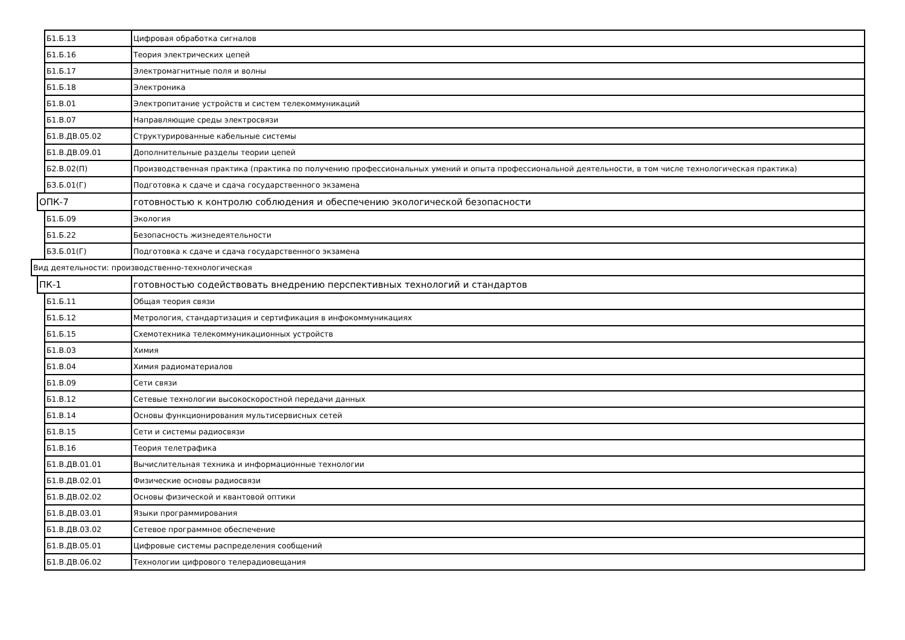| | | Б1.Б.13 | Цифровая обработка сигналов |
| | | Б1.Б.16 | Теория электрических цепей |
| | | Б1.Б.17 | Электромагнитные поля и волны |
| | | Б1.Б.18 | Электроника |
| | | Б1.В.01 | Электропитание устройств и систем телекоммуникаций |
| | | Б1.В.07 | Направляющие среды электросвязи |
| | | Б1.В.ДВ.05.02 | Структурированные кабельные системы |
| | | Б1.В.ДВ.09.01 | Дополнительные разделы теории цепей |
| | | Б2.В.02(П) | Производственная практика (практика по получению профессиональных умений и опыта профессиональной деятельности, в том числе технологическая практика) |
| | | Б3.Б.01(Г) | Подготовка к сдаче и сдача государственного экзамена |
| | ОПК-7 | | готовностью к контролю соблюдения и обеспечению экологической безопасности |
| | | Б1.Б.09 | Экология |
| | | Б1.Б.22 | Безопасность жизнедеятельности |
| | | Б3.Б.01(Г) | Подготовка к сдаче и сдача государственного экзамена |
| Вид деятельности: производственно-технологическая | | | |
| | ПК-1 | | готовностью содействовать внедрению перспективных технологий и стандартов |
| | | Б1.Б.11 | Общая теория связи |
| | | Б1.Б.12 | Метрология, стандартизация и сертификация в инфокоммуникациях |
| | | Б1.Б.15 | Схемотехника телекоммуникационных устройств |
| | | Б1.В.03 | Химия |
| | | Б1.В.04 | Химия радиоматериалов |
| | | Б1.В.09 | Сети связи |
| | | Б1.В.12 | Сетевые технологии высокоскоростной передачи данных |
| | | Б1.В.14 | Основы функционирования мультисервисных сетей |
| | | Б1.В.15 | Сети и системы радиосвязи |
| | | Б1.В.16 | Теория телетрафика |
| | | Б1.В.ДВ.01.01 | Вычислительная техника и информационные технологии |
| | | Б1.В.ДВ.02.01 | Физические основы радиосвязи |
| | | Б1.В.ДВ.02.02 | Основы физической и квантовой оптики |
| | | Б1.В.ДВ.03.01 | Языки программирования |
| | | Б1.В.ДВ.03.02 | Сетевое программное обеспечение |
| | | Б1.В.ДВ.05.01 | Цифровые системы распределения сообщений |
| | | Б1.В.ДВ.06.02 | Технологии цифрового телерадиовещания |